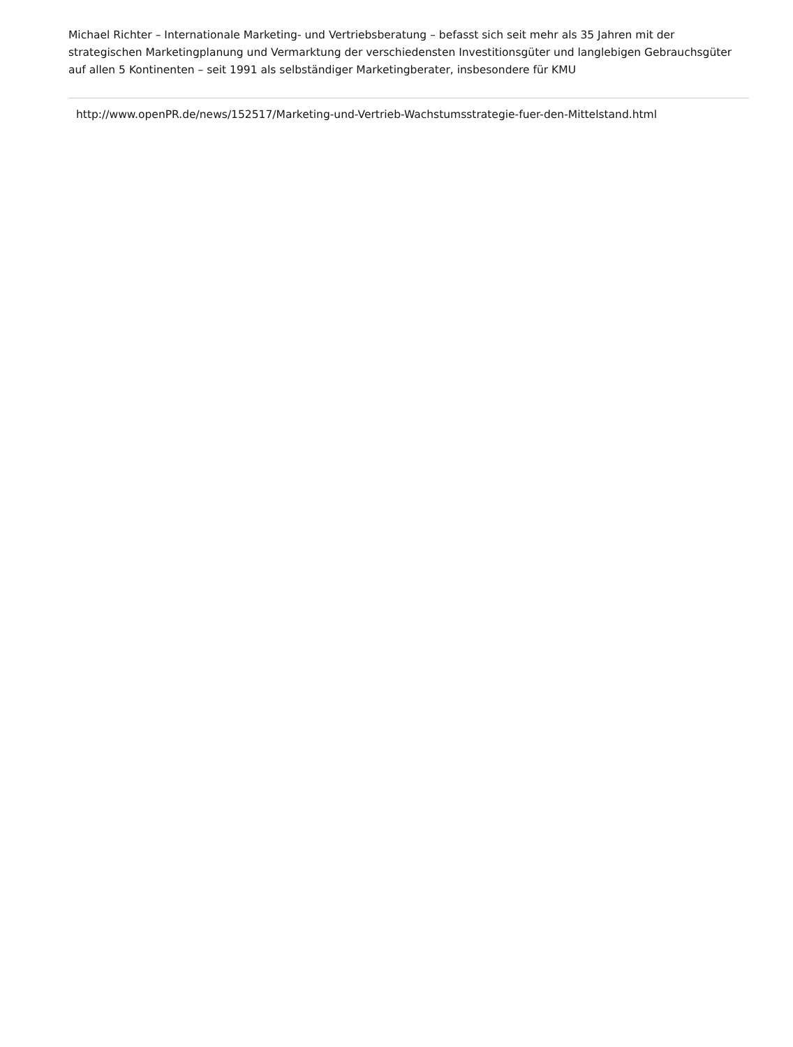Michael Richter – Internationale Marketing- und Vertriebsberatung – befasst sich seit mehr als 35 Jahren mit der strategischen Marketingplanung und Vermarktung der verschiedensten Investitionsgüter und langlebigen Gebrauchsgüter auf allen 5 Kontinenten – seit 1991 als selbständiger Marketingberater, insbesondere für KMU
http://www.openPR.de/news/152517/Marketing-und-Vertrieb-Wachstumsstrategie-fuer-den-Mittelstand.html